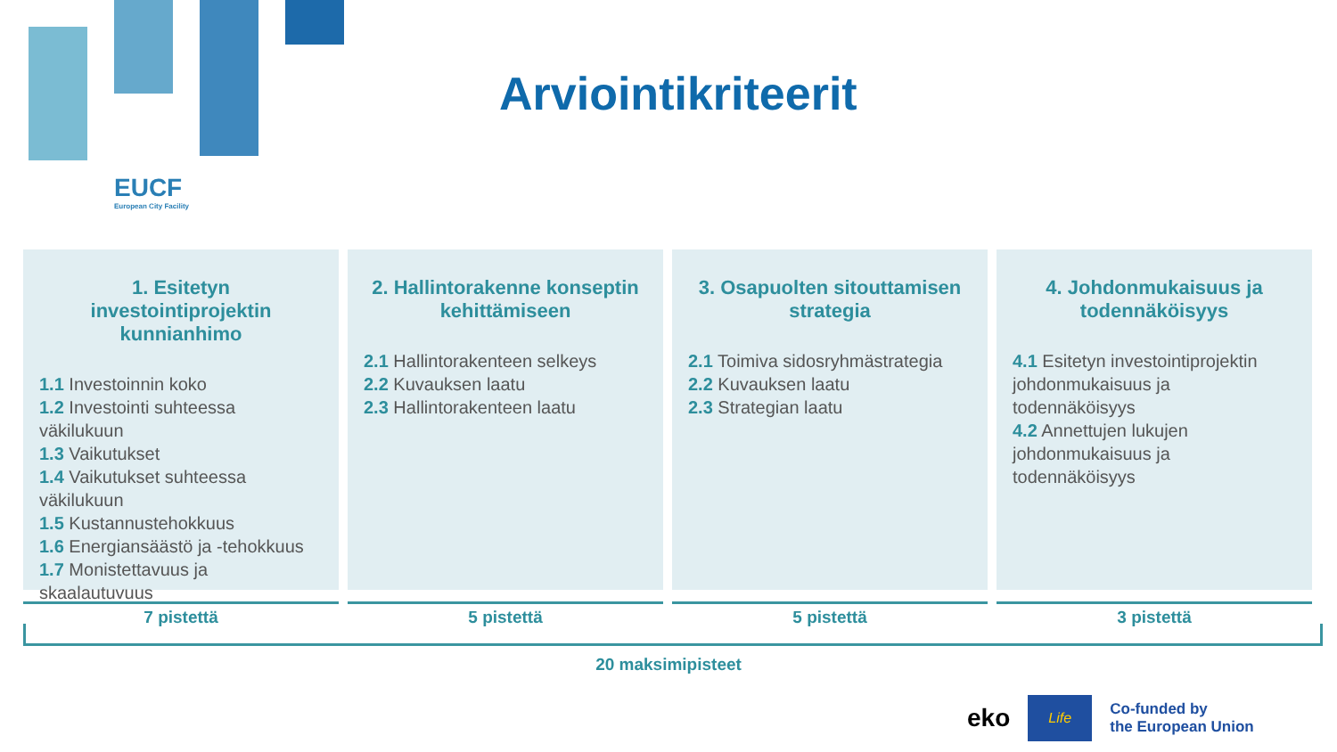EUCF
European City Facility
Arviointikriteerit
1. Esitetyn investointiprojektin kunnianhimo
1.1 Investoinnin koko
1.2 Investointi suhteessa väkilukuun
1.3 Vaikutukset
1.4 Vaikutukset suhteessa väkilukuun
1.5 Kustannustehokkuus
1.6 Energiansäästö ja -tehokkuus
1.7 Monistettavuus ja skaalautuvuus
2. Hallintorakenne konseptin kehittämiseen
2.1 Hallintorakenteen selkeys
2.2 Kuvauksen laatu
2.3 Hallintorakenteen laatu
3. Osapuolten sitouttamisen strategia
2.1 Toimiva sidosryhmästrategia
2.2 Kuvauksen laatu
2.3 Strategian laatu
4. Johdonmukaisuus ja todennäköisyys
4.1 Esitetyn investointiprojektin johdonmukaisuus ja todennäköisyys
4.2 Annettujen lukujen johdonmukaisuus ja todennäköisyys
7 pistettä 5 pistettä 5 pistettä 3 pistettä
20 maksimipisteet
eko
Life
Co-funded by
the European Union